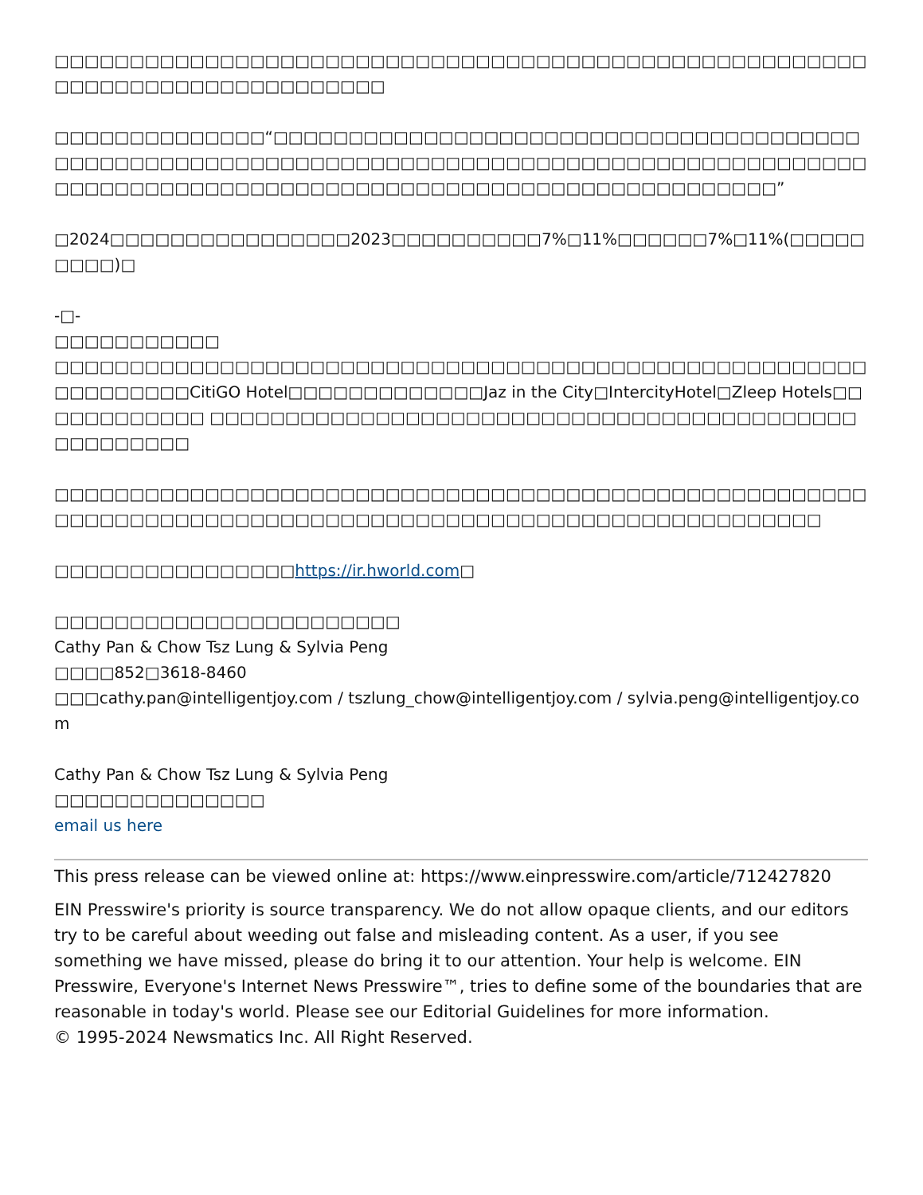□□□□□□□□□□□□□□□□□□□□□□□□□□□□□□□□□□□□□□□□□□□□□□□□□□□□□□□□□□□□□□□□□□□□□□□□□□□□
□□□□□□□□□□□□□□“□□□□□□□□□□□□□□□□□□□□□□□□□□□□□□□□□□□□□□□□□□□□□□□□□□□□□□□□□□□□□□□□□□□□□□□□□□□□□□□□□□□□□□□□□□□□□□□□□□□□□□□□□□□□□□□□□□□□□□□□□□□□□□□□□□□□□□□□□□□□□”
□2024□□□□□□□□□□□□□□□□2023□□□□□□□□□□7%□11%□□□□□□7%□11%(□□□□□□□□□)□
-□-
□□□□□□□□□□□
□□□□□□□□□□□□□□□□□□□□□□□□□□□□□□□□□□□□□□□□□□□□□□□□□□□□□□□□□□□□□□□CitiGO Hotel□□□□□□□□□□□□□Jaz in the City□IntercityHotel□Zleep Hotels□□□□□□□□□□□□ □□□□□□□□□□□□□□□□□□□□□□□□□□□□□□□□□□□□□□□□□□□□□□□□□□□□
□□□□□□□□□□□□□□□□□□□□□□□□□□□□□□□□□□□□□□□□□□□□□□□□□□□□□□□□□□□□□□□□□□□□□□□□□□□□□□□□□□□□□□□□□□□□□□□□□□□□□□□□□
□□□□□□□□□□□□□□□□https://ir.hworld.com□
□□□□□□□□□□□□□□□□□□□□□□□
Cathy Pan & Chow Tsz Lung & Sylvia Peng
□□□□852□3618-8460
□□□cathy.pan@intelligentjoy.com / tszlung_chow@intelligentjoy.com / sylvia.peng@intelligentjoy.com
Cathy Pan & Chow Tsz Lung & Sylvia Peng
□□□□□□□□□□□□□□
email us here
This press release can be viewed online at: https://www.einpresswire.com/article/712427820
EIN Presswire's priority is source transparency. We do not allow opaque clients, and our editors try to be careful about weeding out false and misleading content. As a user, if you see something we have missed, please do bring it to our attention. Your help is welcome. EIN Presswire, Everyone's Internet News Presswire™, tries to define some of the boundaries that are reasonable in today's world. Please see our Editorial Guidelines for more information.
© 1995-2024 Newsmatics Inc. All Right Reserved.